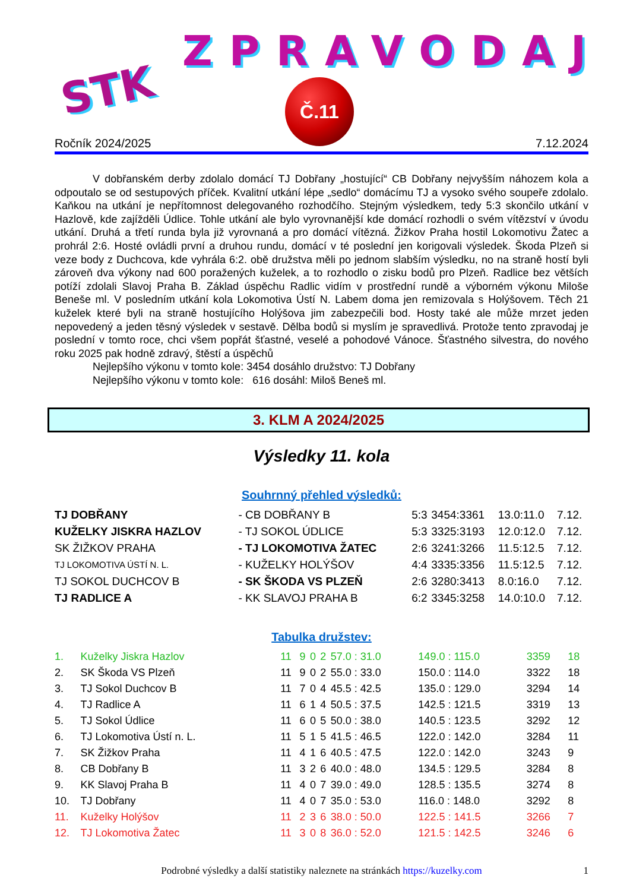STK
ZPRAVODAJ
Č.11
Ročník 2024/2025 7.12.2024
V dobřanském derby zdolalo domácí TJ Dobřany „hostující“ CB Dobřany nejvyšším náhozem kola a odpoutalo se od sestupových příček. Kvalitní utkání lépe „sedlo“ domácímu TJ a vysoko svého soupeře zdolalo. Kaňkou na utkání je nepřítomnost delegovaného rozhodčího. Stejným výsledkem, tedy 5:3 skončilo utkání v Hazlově, kde zajížděli Údlice. Tohle utkání ale bylo vyrovnanější kde domácí rozhodli o svém vítězství v úvodu utkání. Druhá a třetí runda byla již vyrovnaná a pro domácí vítězná. Žižkov Praha hostil Lokomotivu Žatec a prohrál 2:6. Hosté ovládli první a druhou rundu, domácí v té poslední jen korigovali výsledek. Škoda Plzeň si veze body z Duchcova, kde vyhrála 6:2. obě družstva měli po jednom slabším výsledku, no na straně hostí byli zároveň dva výkony nad 600 poražených kuželek, a to rozhodlo o zisku bodů pro Plzeň. Radlice bez větších potíží zdolali Slavoj Praha B. Základ úspěchu Radlic vidím v prostřední rundě a výborném výkonu Miloše Beneše ml. V posledním utkání kola Lokomotiva Ústí N. Labem doma jen remizovala s Holýšovem. Těch 21 kuželek které byli na straně hostujícího Holýšova jim zabezpečili bod. Hosty také ale může mrzet jeden nepovedený a jeden těsný výsledek v sestavě. Dělba bodů si myslím je spravedlivá. Protože tento zpravodaj je poslední v tomto roce, chci všem popřát šťastné, veselé a pohodové Vánoce. Šťastného silvestra, do nového roku 2025 pak hodně zdravý, štěstí a úspěchů
Nejlepšího výkonu v tomto kole: 3454 dosáhlo družstvo: TJ Dobřany
Nejlepšího výkonu v tomto kole: 616 dosáhl: Miloš Beneš ml.
3. KLM A 2024/2025
Výsledky 11. kola
Souhrnný přehled výsledků:
| TJ DOBŘANY | - CB DOBŘANY B | 5:3 | 3454:3361 | 13.0:11.0 | 7.12. |
| KUŽELKY JISKRA HAZLOV | - TJ SOKOL ÚDLICE | 5:3 | 3325:3193 | 12.0:12.0 | 7.12. |
| SK ŽIŽKOV PRAHA | - TJ LOKOMOTIVA ŽATEC | 2:6 | 3241:3266 | 11.5:12.5 | 7.12. |
| TJ LOKOMOTIVA ÚSTÍ N. L. | - KUŽELKY HOLÝŠOV | 4:4 | 3335:3356 | 11.5:12.5 | 7.12. |
| TJ SOKOL DUCHCOV B | - SK ŠKODA VS PLZEŇ | 2:6 | 3280:3413 | 8.0:16.0 | 7.12. |
| TJ RADLICE A | - KK SLAVOJ PRAHA B | 6:2 | 3345:3258 | 14.0:10.0 | 7.12. |
Tabulka družstev:
| 1. | Kuželky Jiskra Hazlov | 11 | 9 | 0 | 2 | 57.0 : 31.0 | 149.0 : 115.0 | 3359 | 18 |
| 2. | SK Škoda VS Plzeň | 11 | 9 | 0 | 2 | 55.0 : 33.0 | 150.0 : 114.0 | 3322 | 18 |
| 3. | TJ Sokol Duchcov B | 11 | 7 | 0 | 4 | 45.5 : 42.5 | 135.0 : 129.0 | 3294 | 14 |
| 4. | TJ Radlice A | 11 | 6 | 1 | 4 | 50.5 : 37.5 | 142.5 : 121.5 | 3319 | 13 |
| 5. | TJ Sokol Údlice | 11 | 6 | 0 | 5 | 50.0 : 38.0 | 140.5 : 123.5 | 3292 | 12 |
| 6. | TJ Lokomotiva Ústí n. L. | 11 | 5 | 1 | 5 | 41.5 : 46.5 | 122.0 : 142.0 | 3284 | 11 |
| 7. | SK Žižkov Praha | 11 | 4 | 1 | 6 | 40.5 : 47.5 | 122.0 : 142.0 | 3243 | 9 |
| 8. | CB Dobřany B | 11 | 3 | 2 | 6 | 40.0 : 48.0 | 134.5 : 129.5 | 3284 | 8 |
| 9. | KK Slavoj Praha B | 11 | 4 | 0 | 7 | 39.0 : 49.0 | 128.5 : 135.5 | 3274 | 8 |
| 10. | TJ Dobřany | 11 | 4 | 0 | 7 | 35.0 : 53.0 | 116.0 : 148.0 | 3292 | 8 |
| 11. | Kuželky Holýšov | 11 | 2 | 3 | 6 | 38.0 : 50.0 | 122.5 : 141.5 | 3266 | 7 |
| 12. | TJ Lokomotiva Žatec | 11 | 3 | 0 | 8 | 36.0 : 52.0 | 121.5 : 142.5 | 3246 | 6 |
Podrobné výsledky a další statistiky naleznete na stránkách https://kuzelky.com 1